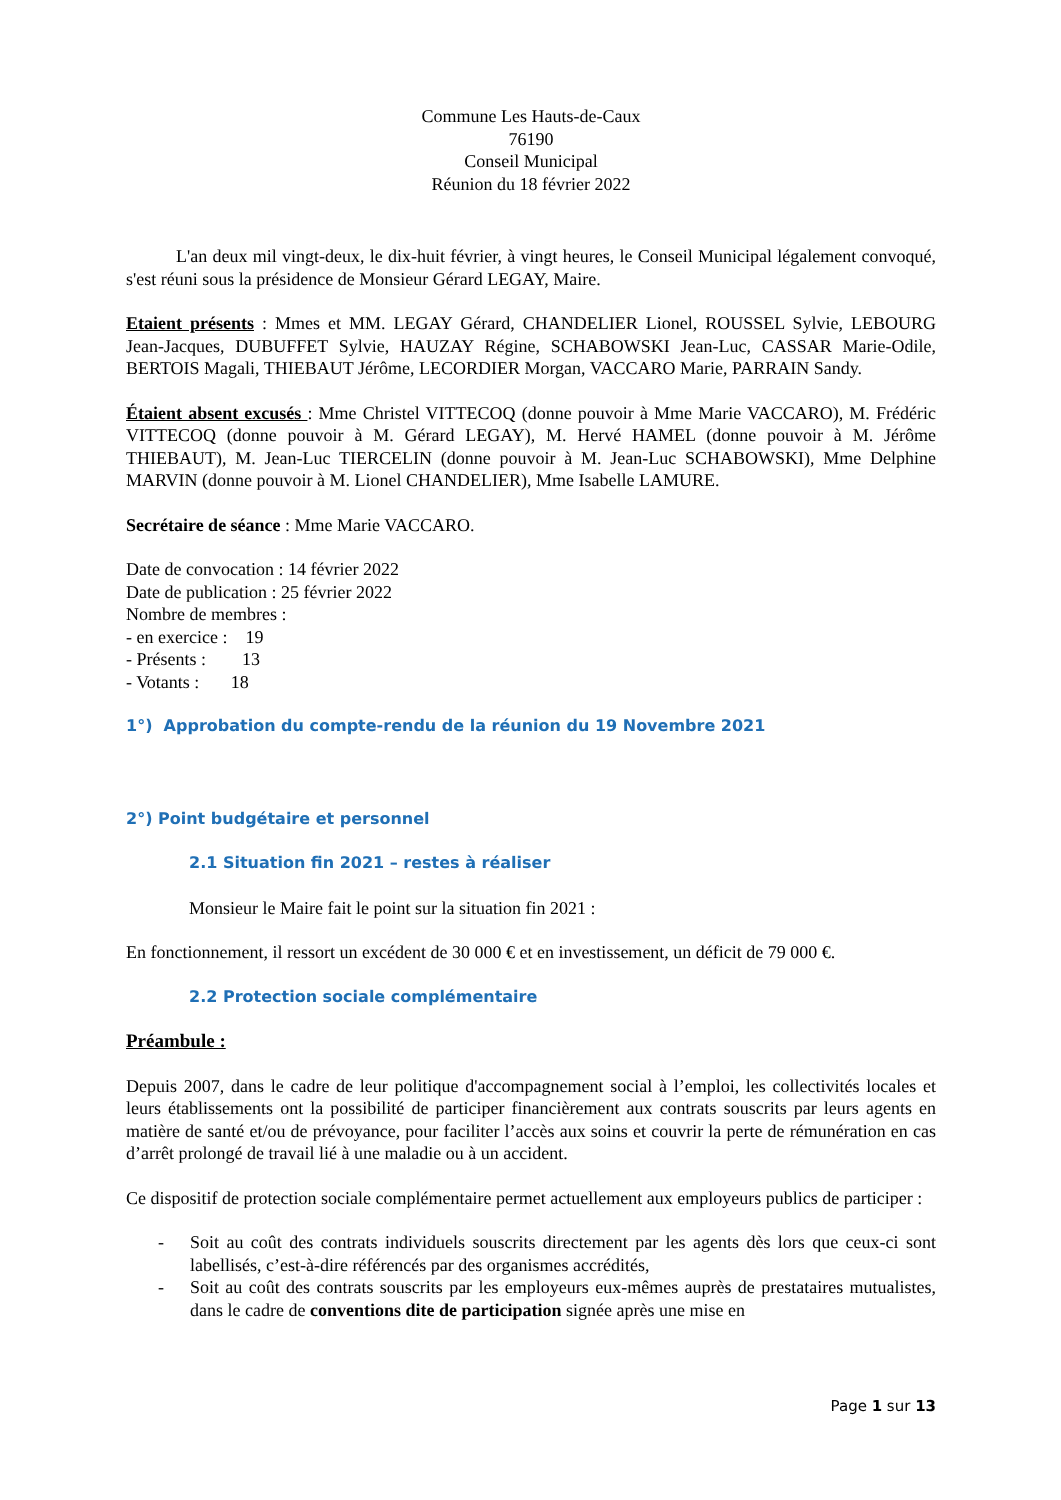Commune Les Hauts-de-Caux
76190
Conseil Municipal
Réunion du 18 février 2022
L'an deux mil vingt-deux, le dix-huit février, à vingt heures, le Conseil Municipal légalement convoqué, s'est réuni sous la présidence de Monsieur Gérard LEGAY, Maire.
Etaient présents : Mmes et MM. LEGAY Gérard, CHANDELIER Lionel, ROUSSEL Sylvie, LEBOURG Jean-Jacques, DUBUFFET Sylvie, HAUZAY Régine, SCHABOWSKI Jean-Luc, CASSAR Marie-Odile, BERTOIS Magali, THIEBAUT Jérôme, LECORDIER Morgan, VACCARO Marie, PARRAIN Sandy.
Étaient absent excusés : Mme Christel VITTECOQ (donne pouvoir à Mme Marie VACCARO), M. Frédéric VITTECOQ (donne pouvoir à M. Gérard LEGAY), M. Hervé HAMEL (donne pouvoir à M. Jérôme THIEBAUT), M. Jean-Luc TIERCELIN (donne pouvoir à M. Jean-Luc SCHABOWSKI), Mme Delphine MARVIN (donne pouvoir à M. Lionel CHANDELIER), Mme Isabelle LAMURE.
Secrétaire de séance : Mme Marie VACCARO.
Date de convocation : 14 février 2022
Date de publication : 25 février 2022
Nombre de membres :
- en exercice : 19
- Présents : 13
- Votants : 18
1°) Approbation du compte-rendu de la réunion du 19 Novembre 2021
2°) Point budgétaire et personnel
2.1 Situation fin 2021 – restes à réaliser
Monsieur le Maire fait le point sur la situation fin 2021 :
En fonctionnement, il ressort un excédent de 30 000 € et en investissement, un déficit de 79 000 €.
2.2 Protection sociale complémentaire
Préambule :
Depuis 2007, dans le cadre de leur politique d'accompagnement social à l’emploi, les collectivités locales et leurs établissements ont la possibilité de participer financièrement aux contrats souscrits par leurs agents en matière de santé et/ou de prévoyance, pour faciliter l’accès aux soins et couvrir la perte de rémunération en cas d’arrêt prolongé de travail lié à une maladie ou à un accident.
Ce dispositif de protection sociale complémentaire permet actuellement aux employeurs publics de participer :
- Soit au coût des contrats individuels souscrits directement par les agents dès lors que ceux-ci sont labellisés, c’est-à-dire référencés par des organismes accrédités,
- Soit au coût des contrats souscrits par les employeurs eux-mêmes auprès de prestataires mutualistes, dans le cadre de conventions dite de participation signée après une mise en
Page 1 sur 13